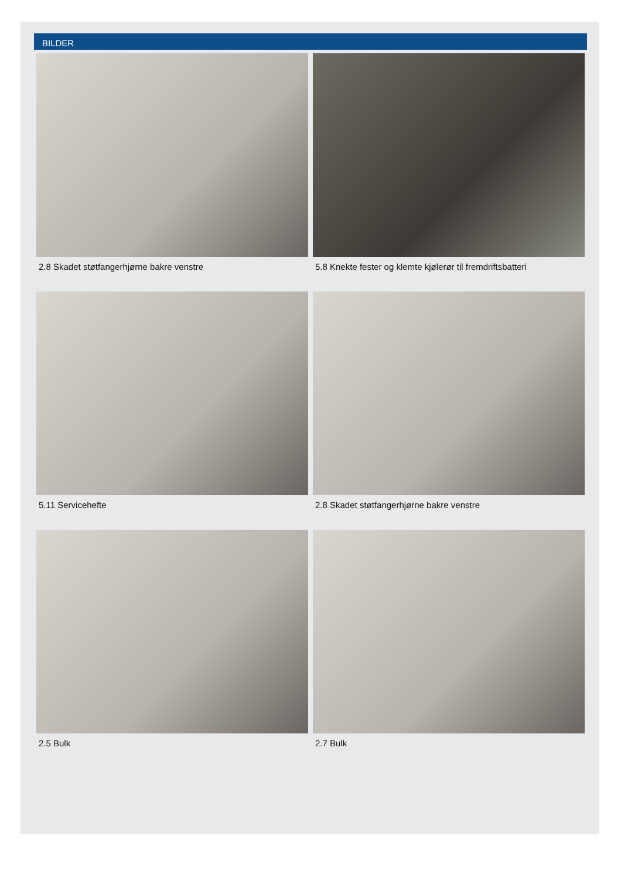BILDER
2.8 Skadet støtfangerhjørne bakre venstre
5.8 Knekte fester og klemte kjølerør til fremdriftsbatteri
5.11 Servicehefte
2.8 Skadet støtfangerhjørne bakre venstre
2.5 Bulk
2.7 Bulk